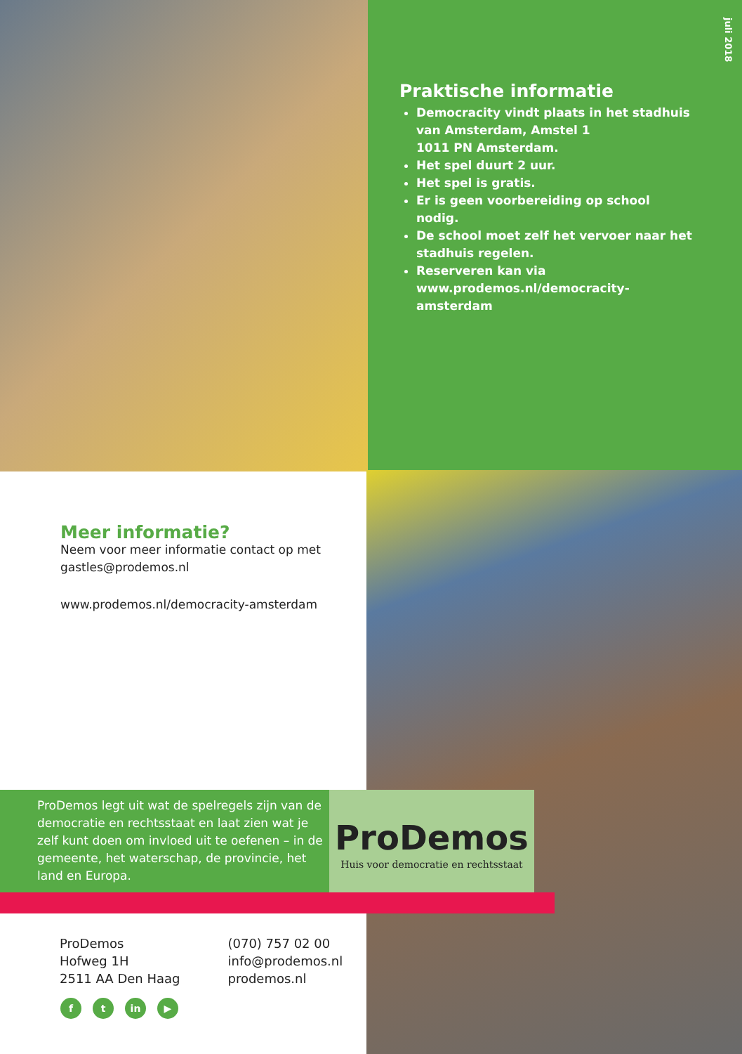juli 2018
Praktische informatie
Democracity vindt plaats in het stadhuis van Amsterdam, Amstel 1
1011 PN Amsterdam.
Het spel duurt 2 uur.
Het spel is gratis.
Er is geen voorbereiding op school nodig.
De school moet zelf het vervoer naar het stadhuis regelen.
Reserveren kan via www.prodemos.nl/democracity-amsterdam
Meer informatie?
Neem voor meer informatie contact op met gastles@prodemos.nl
www.prodemos.nl/democracity-amsterdam
ProDemos legt uit wat de spelregels zijn van de democratie en rechtsstaat en laat zien wat je zelf kunt doen om invloed uit te oefenen – in de gemeente, het waterschap, de provincie, het land en Europa.
ProDemos
Huis voor democratie en rechtsstaat
ProDemos
Hofweg 1H
2511 AA Den Haag
(070) 757 02 00
info@prodemos.nl
prodemos.nl
ft in ▶